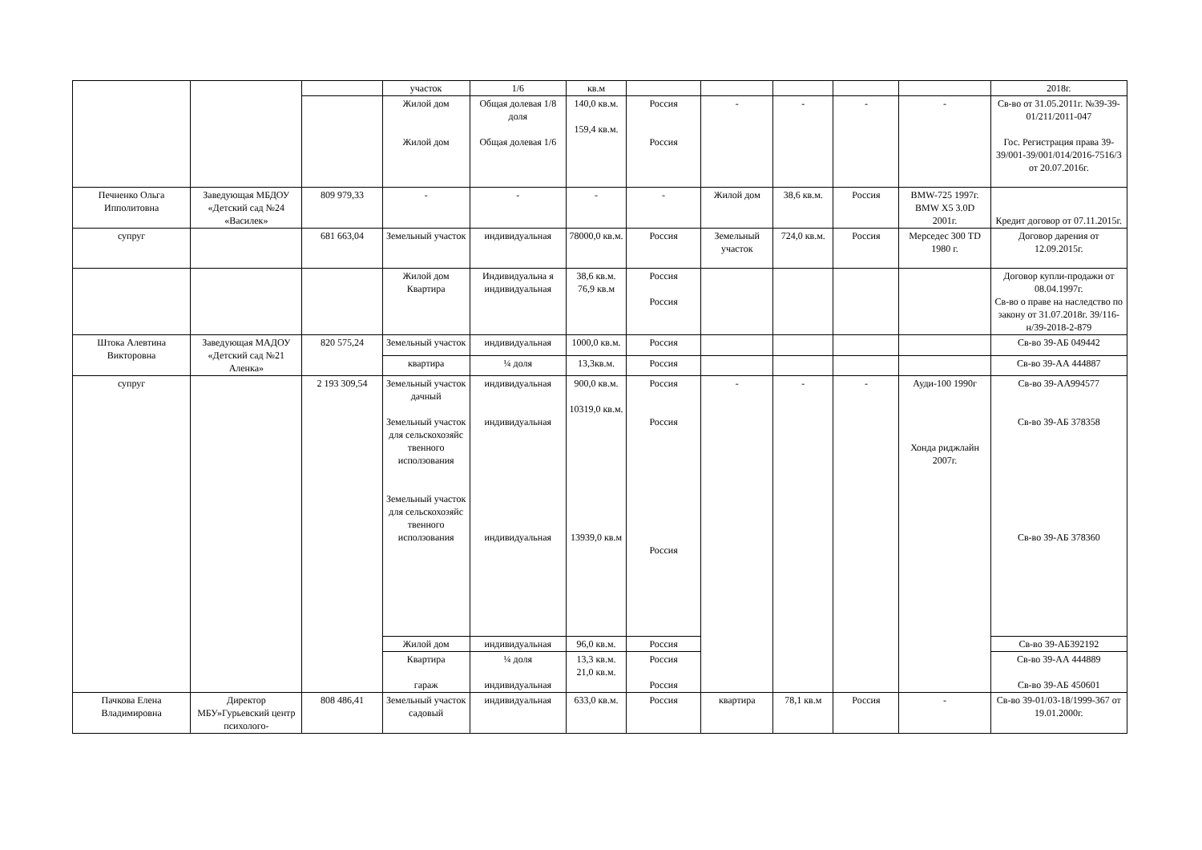| | | | участок | 1/6 | кв.м | | | | | | 2018г. |
| | | | Жилой дом Жилой дом | Общая долевая 1/8 доля Общая долевая 1/6 | 140,0 кв.м. 159,4 кв.м. | Россия Россия | - | - | - | - | Св-во от 31.05.2011г. №39-39-01/211/2011-047 Гос. Регистрация права 39-39/001-39/001/014/2016-7516/3 от 20.07.2016г. |
| Печненко Ольга Ипполитовна | Заведующая МБДОУ «Детский сад №24 «Василек» | 809 979,33 | - | - | - | - | Жилой дом | 38,6 кв.м. | Россия | BMW-725 1997г. BMW X5 3.0D 2001г. | Кредит договор от 07.11.2015г. |
| супруг | | 681 663,04 | Земельный участок | индивидуальная | 78000,0 кв.м. | Россия | Земельный участок | 724,0 кв.м. | Россия | Мерседес 300 TD 1980 г. | Договор дарения от 12.09.2015г. |
| | | | Жилой дом Квартира | Индивидуальна я индивидуальная | 38,6 кв.м. 76,9 кв.м | Россия Россия | | | | | Договор купли-продажи от 08.04.1997г. Св-во о праве на наследство по закону от 31.07.2018г. 39/116-н/39-2018-2-879 |
| Штока Алевтина Викторовна | Заведующая МАДОУ «Детский сад №21 Аленка» | 820 575,24 | Земельный участок | индивидуальная | 1000,0 кв.м. | Россия | | | | | Св-во 39-АБ 049442 |
| | | | квартира | ¼ доля | 13,3кв.м. | Россия | | | | | Св-во 39-АА 444887 |
| супруг | | 2 193 309,54 | Земельный участок дачный Земельный участок для сельскохозяйс твенного исползования Земельный участок для сельскохозяйс твенного исползования | индивидуальная индивидуальная индивидуальная | 900,0 кв.м. 10319,0 кв.м. 13939,0 кв.м | Россия Россия Россия | - | - | - | Ауди-100 1990г Хонда риджлайн 2007г. | Св-во 39-АА994577 Св-во 39-АБ 378358 Св-во 39-АБ 378360 |
| | | | Жилой дом | индивидуальная | 96,0 кв.м. | Россия | | | | | Св-во 39-АБ392192 |
| | | | Квартира гараж | ¼ доля индивидуальная | 13,3 кв.м. 21,0 кв.м. | Россия Россия | | | | | Св-во 39-АА 444889 Св-во 39-АБ 450601 |
| Пачкова Елена Владимировна | Директор МБУ»Гурьевский центр психолого- | 808 486,41 | Земельный участок садовый | индивидуальная | 633,0 кв.м. | Россия | квартира | 78,1 кв.м | Россия | - | Св-во 39-01/03-18/1999-367 от 19.01.2000г. |